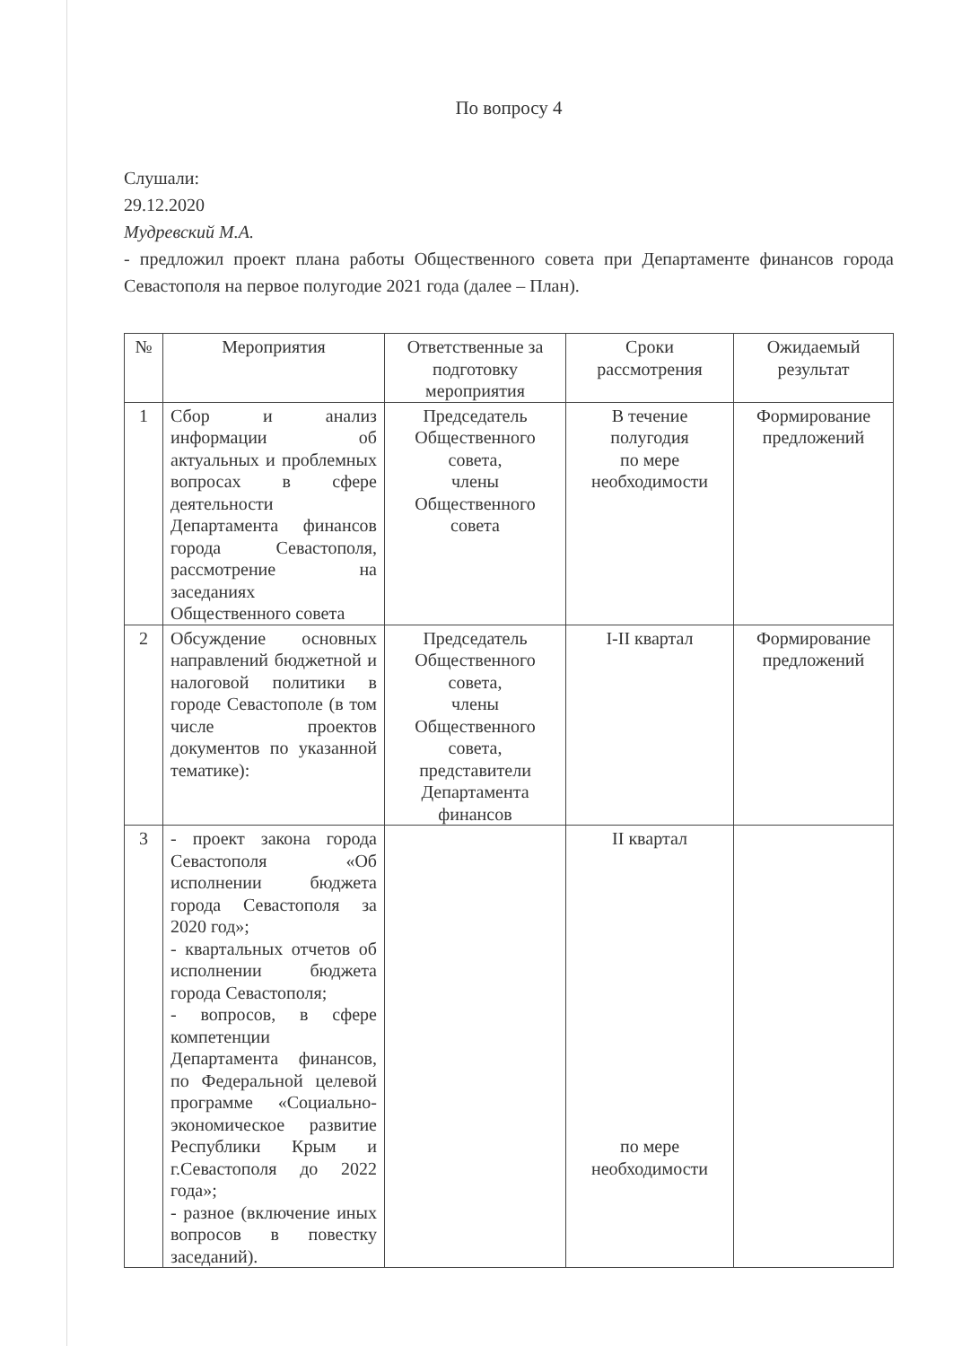По вопросу 4
Слушали:
29.12.2020
Мудревский М.А.
- предложил проект плана работы Общественного совета при Департаменте финансов города Севастополя на первое полугодие 2021 года (далее – План).
| № | Мероприятия | Ответственные за подготовку мероприятия | Сроки рассмотрения | Ожидаемый результат |
| --- | --- | --- | --- | --- |
| 1 | Сбор и анализ информации об актуальных и проблемных вопросах в сфере деятельности Департамента финансов города Севастополя, рассмотрение на заседаниях Общественного совета | Председатель Общественного совета, члены Общественного совета | В течение полугодия по мере необходимости | Формирование предложений |
| 2 | Обсуждение основных направлений бюджетной и налоговой политики в городе Севастополе (в том числе проектов документов по указанной тематике): | Председатель Общественного совета, члены Общественного совета, представители Департамента финансов | I-II квартал | Формирование предложений |
| 3 | - проект закона города Севастополя «Об исполнении бюджета города Севастополя за 2020 год»; - квартальных отчетов об исполнении бюджета города Севастополя; - вопросов, в сфере компетенции Департамента финансов, по Федеральной целевой программе «Социально-экономическое развитие Республики Крым и г.Севастополя до 2022 года»; - разное (включение иных вопросов в повестку заседаний). | | II квартал по мере необходимости | |